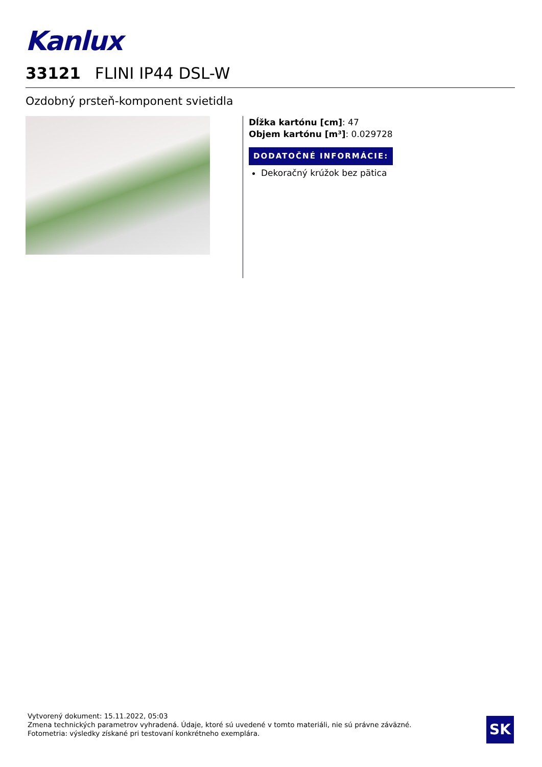Kanlux
33121 FLINI IP44 DSL-W
Ozdobný prsteň-komponent svietidla
Dĺžka kartónu [cm]: 47
Objem kartónu [m³]: 0.029728
DODATOČNÉ INFORMÁCIE:
Dekoračný krúžok bez pätica
Vytvorený dokument: 15.11.2022, 05:03
Zmena technických parametrov vyhradená. Údaje, ktoré sú uvedené v tomto materiáli, nie sú právne záväzné.
Fotometria: výsledky získané pri testovaní konkrétneho exemplára.
SK